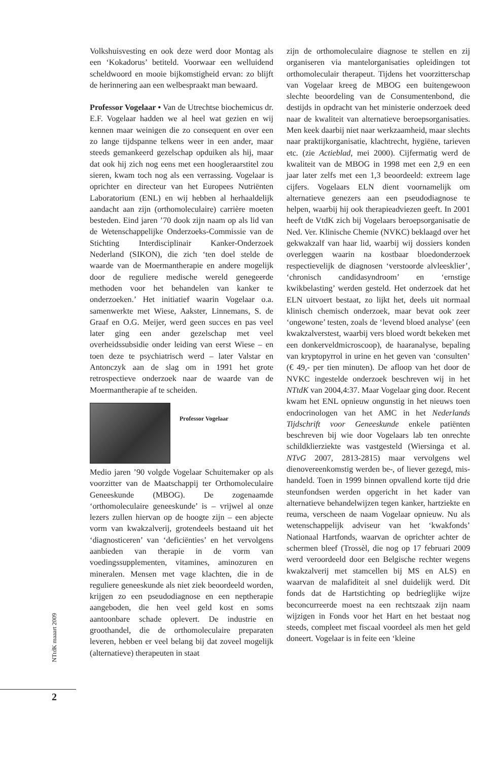Volkshuisvesting en ook deze werd door Montag als een ‘Kokadorus’ betiteld. Voorwaar een welluidend scheldwoord en mooie bijkomstigheid ervan: zo blijft de herinnering aan een welbespraakt man bewaard.
Professor Vogelaar • Van de Utrechtse biochemicus dr. E.F. Vogelaar hadden we al heel wat gezien en wij kennen maar weinigen die zo consequent en over een zo lange tijdspanne telkens weer in een ander, maar steeds gemankeerd gezelschap opduiken als hij, maar dat ook hij zich nog eens met een hoogleraarstitel zou sieren, kwam toch nog als een verrassing. Vogelaar is oprichter en directeur van het Europees Nutriënten Laboratorium (ENL) en wij hebben al herhaaldelijk aandacht aan zijn (orthomoleculaire) carrière moeten besteden. Eind jaren ’70 dook zijn naam op als lid van de Wetenschappelijke Onderzoeks-Commissie van de Stichting Interdisciplinair Kanker-Onderzoek Nederland (SIKON), die zich ‘ten doel stelde de waarde van de Moermantherapie en andere mogelijk door de reguliere medische wereld genegeerde methoden voor het behandelen van kanker te onderzoeken.’ Het initiatief waarin Vogelaar o.a. samenwerkte met Wiese, Aakster, Linnemans, S. de Graaf en O.G. Meijer, werd geen succes en pas veel later ging een ander gezelschap met veel overheidssubsidie onder leiding van eerst Wiese – en toen deze te psychiatrisch werd – later Valstar en Antonczyk aan de slag om in 1991 het grote retrospectieve onderzoek naar de waarde van de Moermantherapie af te scheiden.
Professor Vogelaar
Medio jaren ’90 volgde Vogelaar Schuitemaker op als voorzitter van de Maatschappij ter Orthomoleculaire Geneeskunde (MBOG). De zogenaamde ‘orthomoleculaire geneeskunde’ is – vrijwel al onze lezers zullen hiervan op de hoogte zijn – een abjecte vorm van kwakzalverij, grotendeels bestaand uit het ‘diagnosticeren’ van ‘deficiënties’ en het vervolgens aanbieden van therapie in de vorm van voedingssupplementen, vitamines, aminozuren en mineralen. Mensen met vage klachten, die in de reguliere geneeskunde als niet ziek beoordeeld worden, krijgen zo een pseudodiagnose en een neptherapie aangeboden, die hen veel geld kost en soms aantoonbare schade oplevert. De industrie en groothandel, die de orthomoleculaire preparaten leveren, hebben er veel belang bij dat zoveel mogelijk (alternatieve) therapeuten in staat
zijn de orthomoleculaire diagnose te stellen en zij organiseren via mantelorganisaties opleidingen tot orthomoleculair therapeut. Tijdens het voorzitterschap van Vogelaar kreeg de MBOG een buitengewoon slechte beoordeling van de Consumentenbond, die destijds in opdracht van het ministerie onderzoek deed naar de kwaliteit van alternatieve beroepsorganisaties. Men keek daarbij niet naar werkzaamheid, maar slechts naar praktijkorganisatie, klachtrecht, hygiëne, tarieven etc. (zie Actieblad, mei 2000). Cijfermatig werd de kwaliteit van de MBOG in 1998 met een 2,9 en een jaar later zelfs met een 1,3 beoordeeld: extreem lage cijfers. Vogelaars ELN dient voornamelijk om alternatieve genezers aan een pseudodiagnose te helpen, waarbij hij ook therapieadviezen geeft. In 2001 heeft de VtdK zich bij Vogelaars beroepsorganisatie de Ned. Ver. Klinische Chemie (NVKC) beklaagd over het gekwakzalf van haar lid, waarbij wij dossiers konden overleggen waarin na kostbaar bloedonderzoek respectievelijk de diagnosen ‘verstoorde alvleesklier’, ‘chronisch candidasyndroom’ en ‘ernstige kwikbelasting’ werden gesteld. Het onderzoek dat het ELN uitvoert bestaat, zo lijkt het, deels uit normaal klinisch chemisch onderzoek, maar bevat ook zeer ‘ongewone’ testen, zoals de ‘levend bloed analyse’ (een kwakzalverstest, waarbij vers bloed wordt bekeken met een donkerveldmicroscoop), de haaranalyse, bepaling van kryptopyrrol in urine en het geven van ‘consulten’ (€ 49,- per tien minuten). De afloop van het door de NVKC ingestelde onderzoek beschreven wij in het NTtdK van 2004,4:37. Maar Vogelaar ging door. Recent kwam het ENL opnieuw ongunstig in het nieuws toen endocrinologen van het AMC in het Nederlands Tijdschrift voor Geneeskunde enkele patiënten beschreven bij wie door Vogelaars lab ten onrechte schildklierziekte was vastgesteld (Wiersinga et al. NTvG 2007, 2813-2815) maar vervolgens wel dienovereenkomstig werden be-, of liever gezegd, mis-handeld. Toen in 1999 binnen opvallend korte tijd drie steunfondsen werden opgericht in het kader van alternatieve behandelwijzen tegen kanker, hartziekte en reuma, verscheen de naam Vogelaar opnieuw. Nu als wetenschappelijk adviseur van het ‘kwakfonds’ Nationaal Hartfonds, waarvan de oprichter achter de schermen bleef (Trossèl, die nog op 17 februari 2009 werd veroordeeld door een Belgische rechter wegens kwakzalverij met stamcellen bij MS en ALS) en waarvan de malafiditeit al snel duidelijk werd. Dit fonds dat de Hartstichting op bedrieglijke wijze beconcurreerde moest na een rechtszaak zijn naam wijzigen in Fonds voor het Hart en het bestaat nog steeds, compleet met fiscaal voordeel als men het geld doneert. Vogelaar is in feite een ‘kleine
NTtdK maaart 2009
2